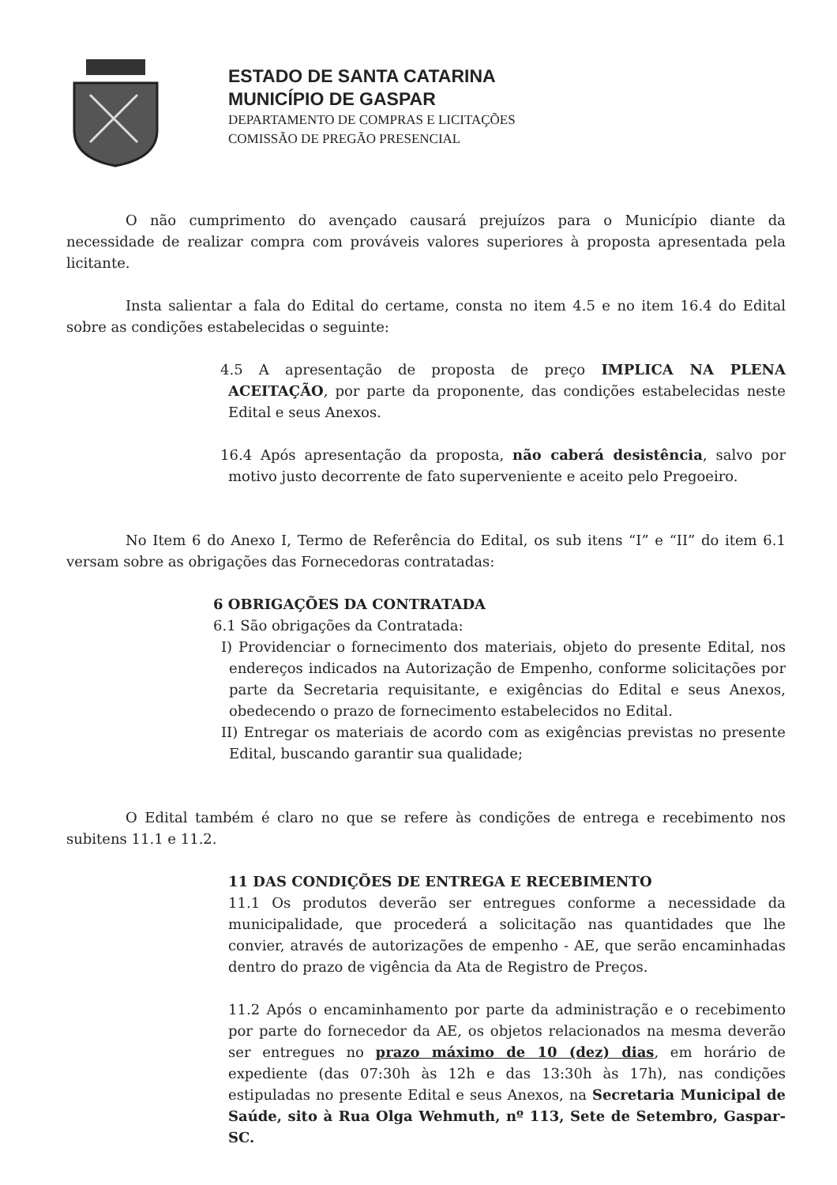ESTADO DE SANTA CATARINA
MUNICÍPIO DE GASPAR
DEPARTAMENTO DE COMPRAS E LICITAÇÕES
COMISSÃO DE PREGÃO PRESENCIAL
O não cumprimento do avençado causará prejuízos para o Município diante da necessidade de realizar compra com prováveis valores superiores à proposta apresentada pela licitante.
Insta salientar a fala do Edital do certame, consta no item 4.5 e no item 16.4 do Edital sobre as condições estabelecidas o seguinte:
4.5 A apresentação de proposta de preço IMPLICA NA PLENA ACEITAÇÃO, por parte da proponente, das condições estabelecidas neste Edital e seus Anexos.
16.4 Após apresentação da proposta, não caberá desistência, salvo por motivo justo decorrente de fato superveniente e aceito pelo Pregoeiro.
No Item 6 do Anexo I, Termo de Referência do Edital, os sub itens “I” e “II” do item 6.1 versam sobre as obrigações das Fornecedoras contratadas:
6 OBRIGAÇÕES DA CONTRATADA
6.1 São obrigações da Contratada:
I) Providenciar o fornecimento dos materiais, objeto do presente Edital, nos endereços indicados na Autorização de Empenho, conforme solicitações por parte da Secretaria requisitante, e exigências do Edital e seus Anexos, obedecendo o prazo de fornecimento estabelecidos no Edital.
II) Entregar os materiais de acordo com as exigências previstas no presente Edital, buscando garantir sua qualidade;
O Edital também é claro no que se refere às condições de entrega e recebimento nos subitens 11.1 e 11.2.
11 DAS CONDIÇÕES DE ENTREGA E RECEBIMENTO
11.1 Os produtos deverão ser entregues conforme a necessidade da municipalidade, que procederá a solicitação nas quantidades que lhe convier, através de autorizações de empenho - AE, que serão encaminhadas dentro do prazo de vigência da Ata de Registro de Preços.
11.2 Após o encaminhamento por parte da administração e o recebimento por parte do fornecedor da AE, os objetos relacionados na mesma deverão ser entregues no prazo máximo de 10 (dez) dias, em horário de expediente (das 07:30h às 12h e das 13:30h às 17h), nas condições estipuladas no presente Edital e seus Anexos, na Secretaria Municipal de Saúde, sito à Rua Olga Wehmuth, nº 113, Sete de Setembro, Gaspar-SC.